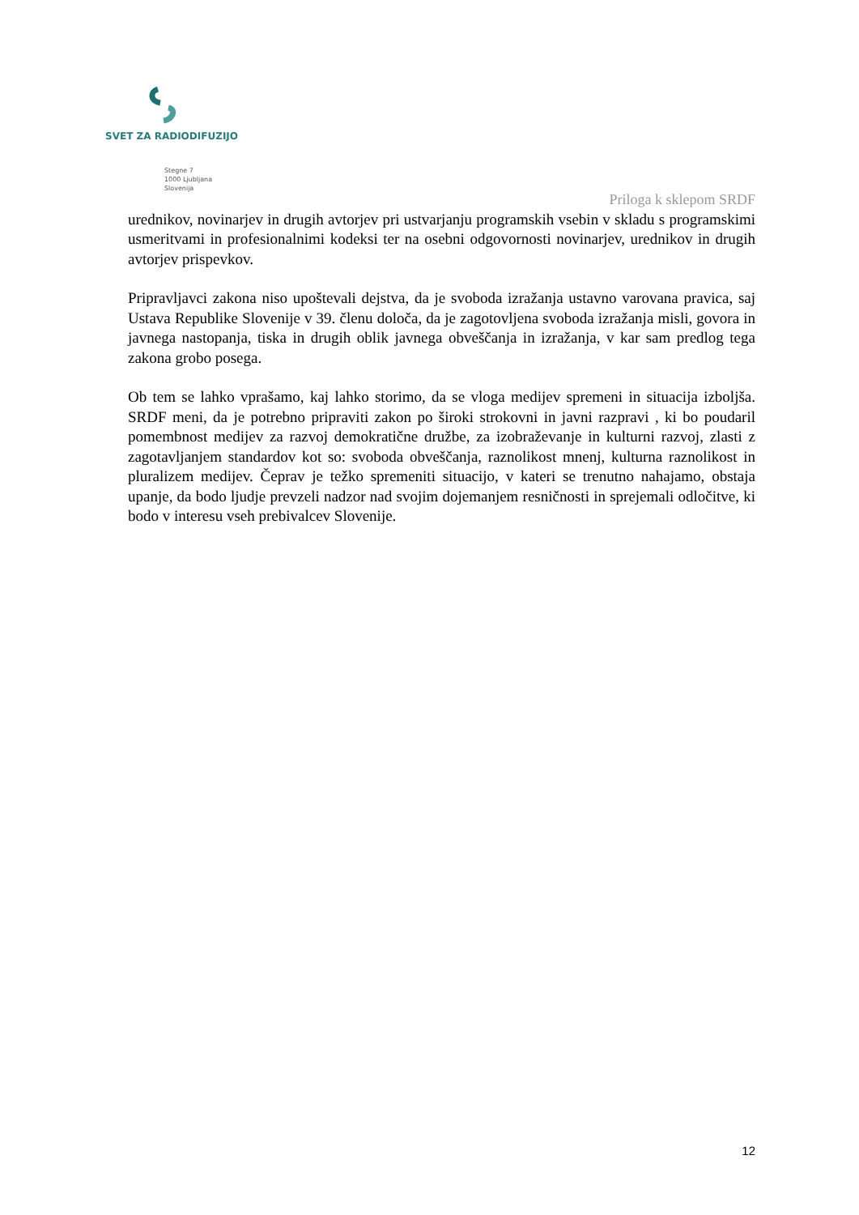SVET ZA RADIODIFUZIJO
Stegne 7
1000 Ljubljana
Slovenija
Priloga k sklepom SRDF
urednikov, novinarjev in drugih avtorjev pri ustvarjanju programskih vsebin v skladu s programskimi usmeritvami in profesionalnimi kodeksi ter na osebni odgovornosti novinarjev, urednikov in drugih avtorjev prispevkov.
Pripravljavci zakona niso upoštevali dejstva, da je svoboda izražanja ustavno varovana pravica, saj Ustava Republike Slovenije v 39. členu določa, da je zagotovljena svoboda izražanja misli, govora in javnega nastopanja, tiska in drugih oblik javnega obveščanja in izražanja, v kar sam predlog tega zakona grobo posega.
Ob tem se lahko vprašamo, kaj lahko storimo, da se vloga medijev spremeni in situacija izboljša. SRDF meni, da je potrebno pripraviti zakon po široki strokovni in javni razpravi , ki bo poudaril pomembnost medijev za razvoj demokratične družbe, za izobraževanje in kulturni razvoj, zlasti z zagotavljanjem standardov kot so: svoboda obveščanja, raznolikost mnenj, kulturna raznolikost in pluralizem medijev. Čeprav je težko spremeniti situacijo, v kateri se trenutno nahajamo, obstaja upanje, da bodo ljudje prevzeli nadzor nad svojim dojemanjem resničnosti in sprejemali odločitve, ki bodo v interesu vseh prebivalcev Slovenije.
12